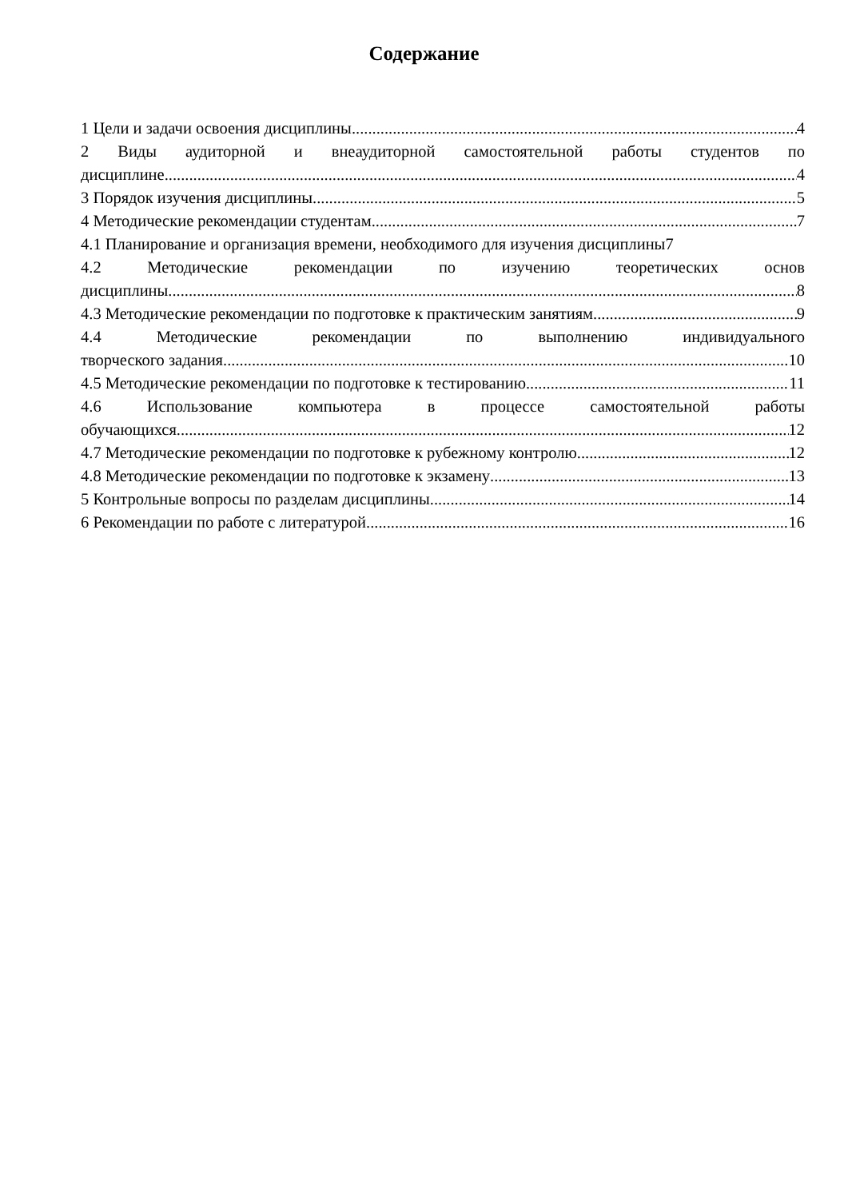Содержание
1 Цели и задачи освоения дисциплины 4
2 Виды аудиторной и внеаудиторной самостоятельной работы студентов по
дисциплине 4
3 Порядок изучения дисциплины 5
4 Методические рекомендации студентам 7
4.1 Планирование и организация времени, необходимого для изучения дисциплины 7
4.2 Методические рекомендации по изучению теоретических основ
дисциплины 8
4.3 Методические рекомендации по подготовке к практическим занятиям 9
4.4 Методические рекомендации по выполнению индивидуального
творческого задания 10
4.5 Методические рекомендации по подготовке к тестированию 11
4.6 Использование компьютера в процессе самостоятельной работы
обучающихся 12
4.7 Методические рекомендации по подготовке к рубежному контролю 12
4.8 Методические рекомендации по подготовке к экзамену 13
5 Контрольные вопросы по разделам дисциплины 14
6 Рекомендации по работе с литературой 16